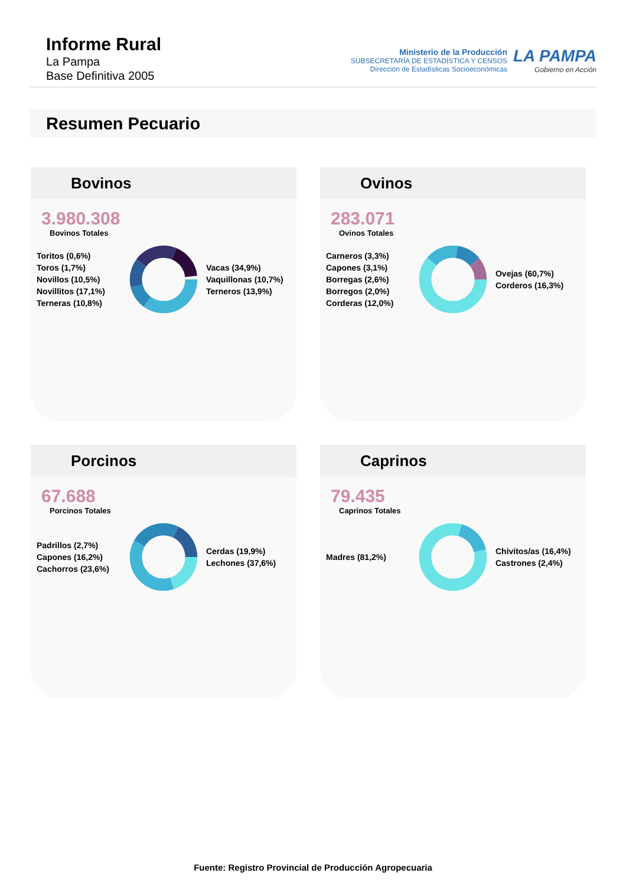Informe Rural
La Pampa
Base Definitiva 2005
Ministerio de la Producción
SUBSECRETARÍA DE ESTADÍSTICA Y CENSOS
Dirección de Estadísticas Socioeconómicas
LA PAMPA
Gobierno en Acción
Resumen Pecuario
Bovinos
3.980.308
Bovinos Totales
Toritos (0,6%)
Toros (1,7%)
Novillos (10,5%)
Novillitos (17,1%)
Terneras (10,8%)
Vacas (34,9%)
Vaquillonas (10,7%)
Terneros (13,9%)
Ovinos
283.071
Ovinos Totales
Carneros (3,3%)
Capones (3,1%)
Borregas (2,6%)
Borregos (2,0%)
Corderas (12,0%)
Ovejas (60,7%)
Corderos (16,3%)
Porcinos
67.688
Porcinos Totales
Padrillos (2,7%)
Capones (16,2%)
Cachorros (23,6%)
Cerdas (19,9%)
Lechones (37,6%)
Caprinos
79.435
Caprinos Totales
Madres (81,2%)
Chivitos/as (16,4%)
Castrones (2,4%)
Fuente: Registro Provincial de Producción Agropecuaria